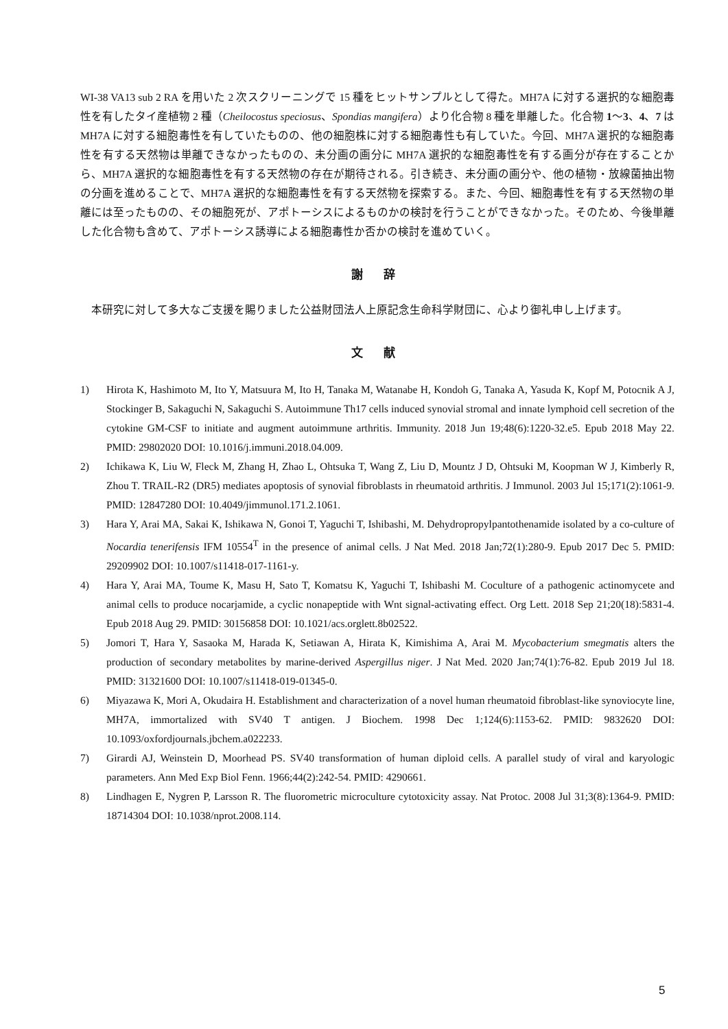WI-38 VA13 sub 2 RA を用いた 2 次スクリーニングで 15 種をヒットサンプルとして得た。MH7A に対する選択的な細胞毒性を有したタイ産植物 2 種（Cheilocostus speciosus、Spondias mangifera）より化合物 8 種を単離した。化合物 1〜3、4、7 は MH7A に対する細胞毒性を有していたものの、他の細胞株に対する細胞毒性も有していた。今回、MH7A 選択的な細胞毒性を有する天然物は単離できなかったものの、未分画の画分に MH7A 選択的な細胞毒性を有する画分が存在することから、MH7A 選択的な細胞毒性を有する天然物の存在が期待される。引き続き、未分画の画分や、他の植物・放線菌抽出物の分画を進めることで、MH7A 選択的な細胞毒性を有する天然物を探索する。また、今回、細胞毒性を有する天然物の単離には至ったものの、その細胞死が、アポトーシスによるものかの検討を行うことができなかった。そのため、今後単離した化合物も含めて、アポトーシス誘導による細胞毒性か否かの検討を進めていく。
謝 辞
本研究に対して多大なご支援を賜りました公益財団法人上原記念生命科学財団に、心より御礼申し上げます。
文 献
1) Hirota K, Hashimoto M, Ito Y, Matsuura M, Ito H, Tanaka M, Watanabe H, Kondoh G, Tanaka A, Yasuda K, Kopf M, Potocnik A J, Stockinger B, Sakaguchi N, Sakaguchi S. Autoimmune Th17 cells induced synovial stromal and innate lymphoid cell secretion of the cytokine GM-CSF to initiate and augment autoimmune arthritis. Immunity. 2018 Jun 19;48(6):1220-32.e5. Epub 2018 May 22. PMID: 29802020 DOI: 10.1016/j.immuni.2018.04.009.
2) Ichikawa K, Liu W, Fleck M, Zhang H, Zhao L, Ohtsuka T, Wang Z, Liu D, Mountz J D, Ohtsuki M, Koopman W J, Kimberly R, Zhou T. TRAIL-R2 (DR5) mediates apoptosis of synovial fibroblasts in rheumatoid arthritis. J Immunol. 2003 Jul 15;171(2):1061-9. PMID: 12847280 DOI: 10.4049/jimmunol.171.2.1061.
3) Hara Y, Arai MA, Sakai K, Ishikawa N, Gonoi T, Yaguchi T, Ishibashi, M. Dehydropropylpantothenamide isolated by a co-culture of Nocardia tenerifensis IFM 10554<sup>T</sup> in the presence of animal cells. J Nat Med. 2018 Jan;72(1):280-9. Epub 2017 Dec 5. PMID: 29209902 DOI: 10.1007/s11418-017-1161-y.
4) Hara Y, Arai MA, Toume K, Masu H, Sato T, Komatsu K, Yaguchi T, Ishibashi M. Coculture of a pathogenic actinomycete and animal cells to produce nocarjamide, a cyclic nonapeptide with Wnt signal-activating effect. Org Lett. 2018 Sep 21;20(18):5831-4. Epub 2018 Aug 29. PMID: 30156858 DOI: 10.1021/acs.orglett.8b02522.
5) Jomori T, Hara Y, Sasaoka M, Harada K, Setiawan A, Hirata K, Kimishima A, Arai M. Mycobacterium smegmatis alters the production of secondary metabolites by marine-derived Aspergillus niger. J Nat Med. 2020 Jan;74(1):76-82. Epub 2019 Jul 18. PMID: 31321600 DOI: 10.1007/s11418-019-01345-0.
6) Miyazawa K, Mori A, Okudaira H. Establishment and characterization of a novel human rheumatoid fibroblast-like synoviocyte line, MH7A, immortalized with SV40 T antigen. J Biochem. 1998 Dec 1;124(6):1153-62. PMID: 9832620 DOI: 10.1093/oxfordjournals.jbchem.a022233.
7) Girardi AJ, Weinstein D, Moorhead PS. SV40 transformation of human diploid cells. A parallel study of viral and karyologic parameters. Ann Med Exp Biol Fenn. 1966;44(2):242-54. PMID: 4290661.
8) Lindhagen E, Nygren P, Larsson R. The fluorometric microculture cytotoxicity assay. Nat Protoc. 2008 Jul 31;3(8):1364-9. PMID: 18714304 DOI: 10.1038/nprot.2008.114.
5